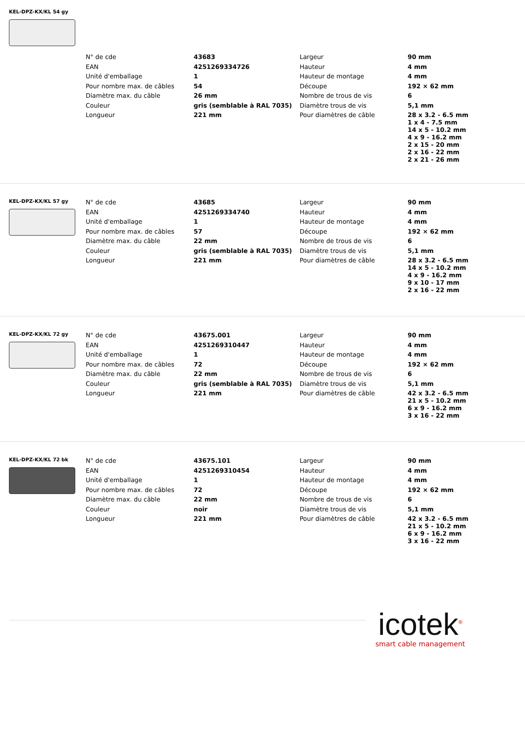KEL-DPZ-KX/KL 54 gy
| N° de cde | 43683 | Largeur | 90 mm |
| EAN | 4251269334726 | Hauteur | 4 mm |
| Unité d'emballage | 1 | Hauteur de montage | 4 mm |
| Pour nombre max. de câbles | 54 | Découpe | 192 × 62 mm |
| Diamètre max. du câble | 26 mm | Nombre de trous de vis | 6 |
| Couleur | gris (semblable à RAL 7035) | Diamètre trous de vis | 5,1 mm |
| Longueur | 221 mm | Pour diamètres de câble | 28 x 3.2 - 6.5 mm 1 x 4 - 7.5 mm 14 x 5 - 10.2 mm 4 x 9 - 16.2 mm 2 x 15 - 20 mm 2 x 16 - 22 mm 2 x 21 - 26 mm |
KEL-DPZ-KX/KL 57 gy
| N° de cde | 43685 | Largeur | 90 mm |
| EAN | 4251269334740 | Hauteur | 4 mm |
| Unité d'emballage | 1 | Hauteur de montage | 4 mm |
| Pour nombre max. de câbles | 57 | Découpe | 192 × 62 mm |
| Diamètre max. du câble | 22 mm | Nombre de trous de vis | 6 |
| Couleur | gris (semblable à RAL 7035) | Diamètre trous de vis | 5,1 mm |
| Longueur | 221 mm | Pour diamètres de câble | 28 x 3.2 - 6.5 mm 14 x 5 - 10.2 mm 4 x 9 - 16.2 mm 9 x 10 - 17 mm 2 x 16 - 22 mm |
KEL-DPZ-KX/KL 72 gy
| N° de cde | 43675.001 | Largeur | 90 mm |
| EAN | 4251269310447 | Hauteur | 4 mm |
| Unité d'emballage | 1 | Hauteur de montage | 4 mm |
| Pour nombre max. de câbles | 72 | Découpe | 192 × 62 mm |
| Diamètre max. du câble | 22 mm | Nombre de trous de vis | 6 |
| Couleur | gris (semblable à RAL 7035) | Diamètre trous de vis | 5,1 mm |
| Longueur | 221 mm | Pour diamètres de câble | 42 x 3.2 - 6.5 mm 21 x 5 - 10.2 mm 6 x 9 - 16.2 mm 3 x 16 - 22 mm |
KEL-DPZ-KX/KL 72 bk
| N° de cde | 43675.101 | Largeur | 90 mm |
| EAN | 4251269310454 | Hauteur | 4 mm |
| Unité d'emballage | 1 | Hauteur de montage | 4 mm |
| Pour nombre max. de câbles | 72 | Découpe | 192 × 62 mm |
| Diamètre max. du câble | 22 mm | Nombre de trous de vis | 6 |
| Couleur | noir | Diamètre trous de vis | 5,1 mm |
| Longueur | 221 mm | Pour diamètres de câble | 42 x 3.2 - 6.5 mm 21 x 5 - 10.2 mm 6 x 9 - 16.2 mm 3 x 16 - 22 mm |
icotek<sup>®</sup>
smart cable management